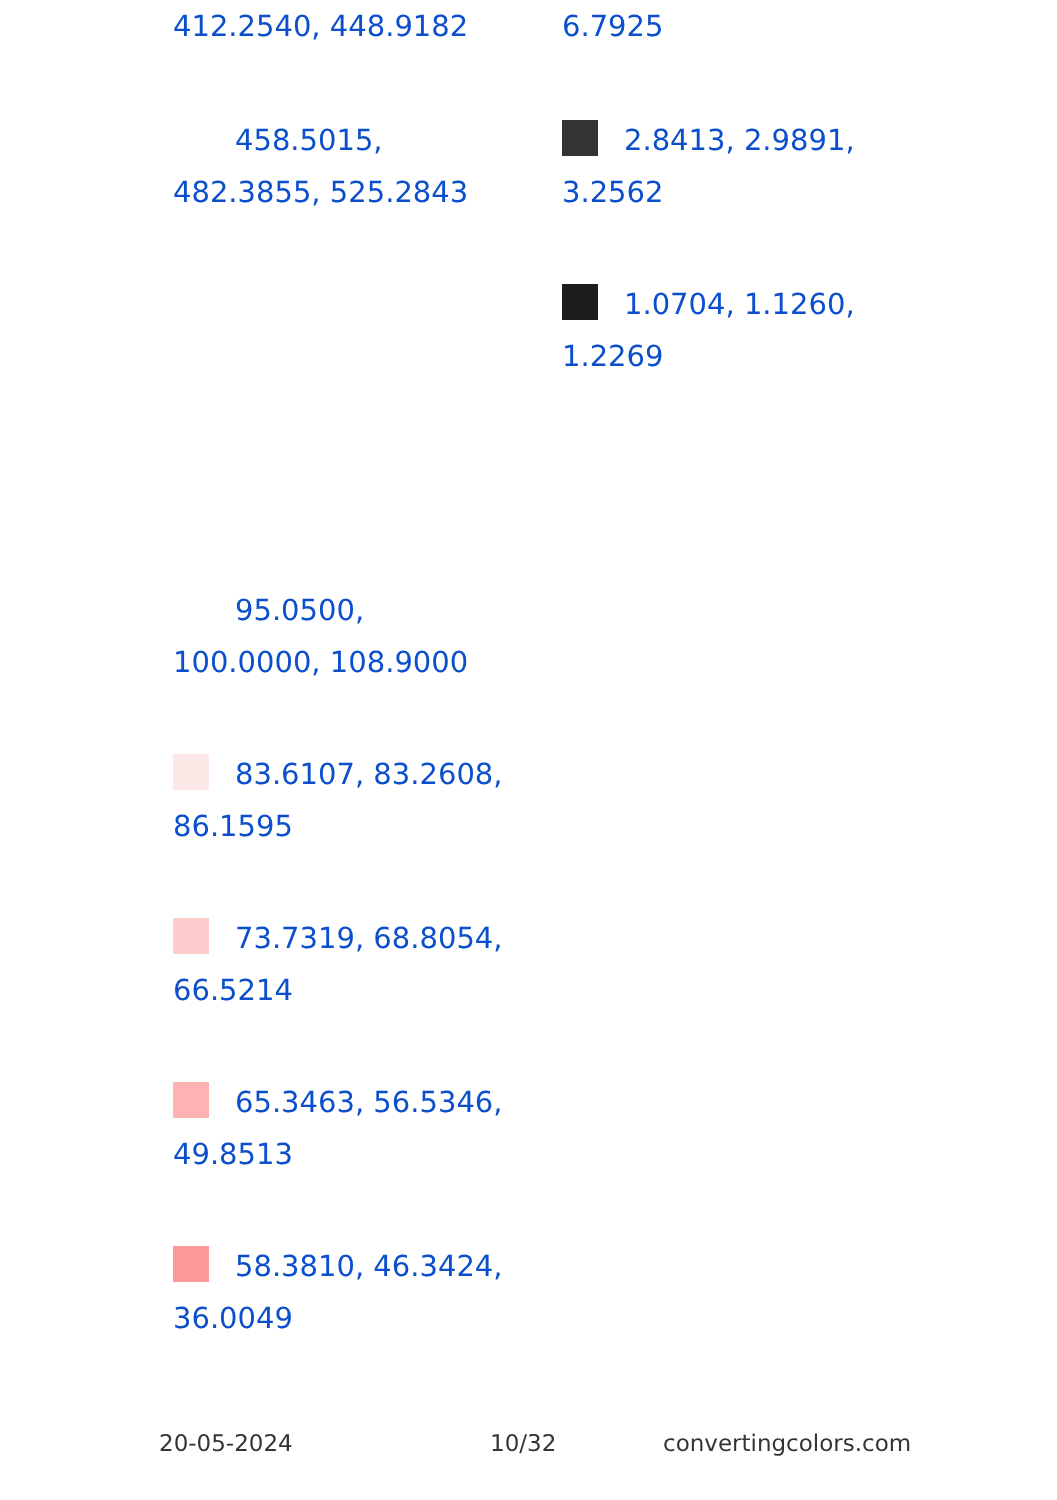412.2540, 448.9182 6.7925
458.5015, 482.3855, 525.2843
2.8413, 2.9891, 3.2562
1.0704, 1.1260, 1.2269
95.0500, 100.0000, 108.9000
83.6107, 83.2608, 86.1595
73.7319, 68.8054, 66.5214
65.3463, 56.5346, 49.8513
58.3810, 46.3424, 36.0049
20-05-2024 10/32 convertingcolors.com